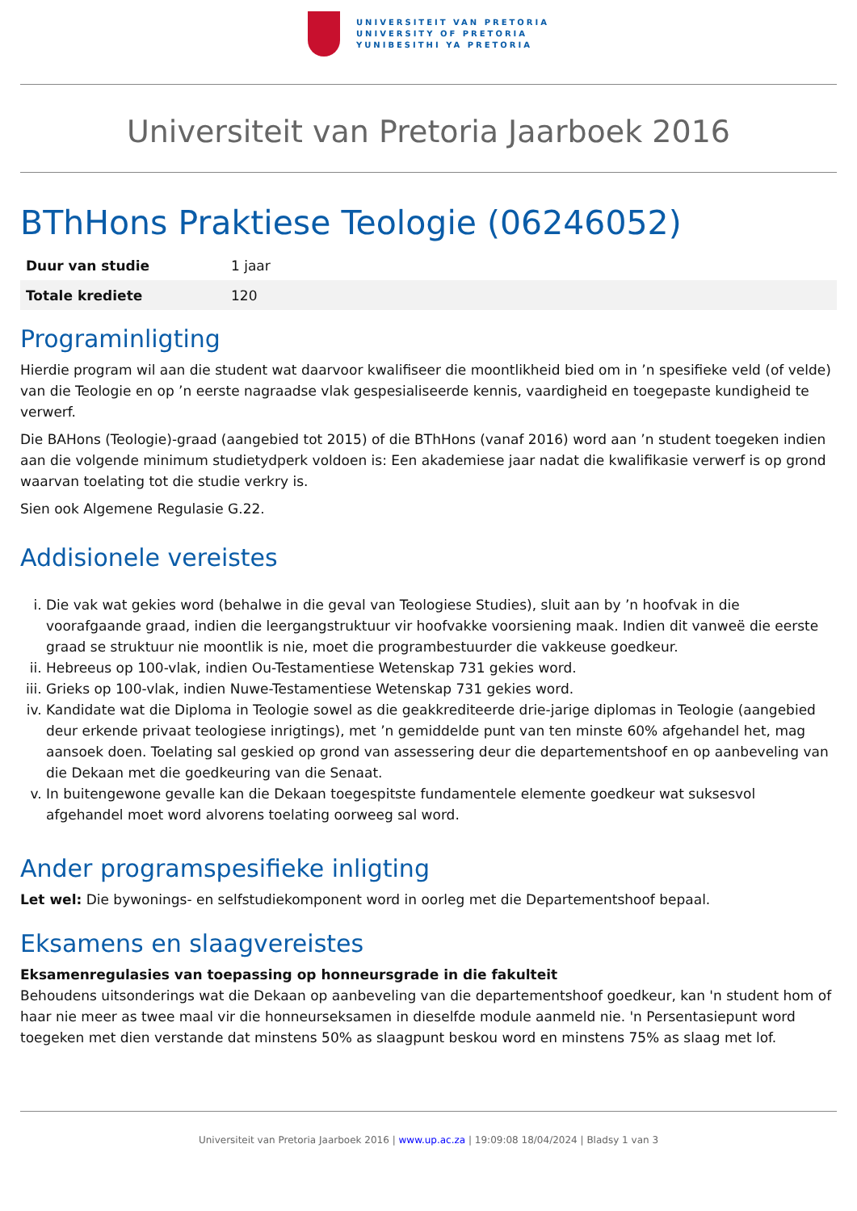UNIVERSITEIT VAN PRETORIA
UNIVERSITY OF PRETORIA
YUNIBESITHI YA PRETORIA
Universiteit van Pretoria Jaarboek 2016
BThHons Praktiese Teologie (06246052)
| Duur van studie | 1 jaar |
| Totale krediete | 120 |
Programinligting
Hierdie program wil aan die student wat daarvoor kwalifiseer die moontlikheid bied om in ’n spesifieke veld (of velde) van die Teologie en op ’n eerste nagraadse vlak gespesialiseerde kennis, vaardigheid en toegepaste kundigheid te verwerf.
Die BAHons (Teologie)-graad (aangebied tot 2015) of die BThHons (vanaf 2016) word aan ’n student toegeken indien aan die volgende minimum studietydperk voldoen is: Een akademiese jaar nadat die kwalifikasie verwerf is op grond waarvan toelating tot die studie verkry is.
Sien ook Algemene Regulasie G.22.
Addisionele vereistes
i. Die vak wat gekies word (behalwe in die geval van Teologiese Studies), sluit aan by ’n hoofvak in die voorafgaande graad, indien die leergangstruktuur vir hoofvakke voorsiening maak. Indien dit vanweë die eerste graad se struktuur nie moontlik is nie, moet die programbestuurder die vakkeuse goedkeur.
ii. Hebreeus op 100-vlak, indien Ou-Testamentiese Wetenskap 731 gekies word.
iii. Grieks op 100-vlak, indien Nuwe-Testamentiese Wetenskap 731 gekies word.
iv. Kandidate wat die Diploma in Teologie sowel as die geakkrediteerde drie-jarige diplomas in Teologie (aangebied deur erkende privaat teologiese inrigtings), met ’n gemiddelde punt van ten minste 60% afgehandel het, mag aansoek doen. Toelating sal geskied op grond van assessering deur die departementshoof en op aanbeveling van die Dekaan met die goedkeuring van die Senaat.
v. In buitengewone gevalle kan die Dekaan toegespitste fundamentele elemente goedkeur wat suksesvol afgehandel moet word alvorens toelating oorweeg sal word.
Ander programspesifieke inligting
Let wel: Die bywonings- en selfstudiekomponent word in oorleg met die Departementshoof bepaal.
Eksamens en slaagvereistes
Eksamenregulasies van toepassing op honneursgrade in die fakulteit
Behoudens uitsonderings wat die Dekaan op aanbeveling van die departementshoof goedkeur, kan 'n student hom of haar nie meer as twee maal vir die honneurseksamen in dieselfde module aanmeld nie. 'n Persentasiepunt word toegeken met dien verstande dat minstens 50% as slaagpunt beskou word en minstens 75% as slaag met lof.
Universiteit van Pretoria Jaarboek 2016 | www.up.ac.za | 19:09:08 18/04/2024 | Bladsy 1 van 3